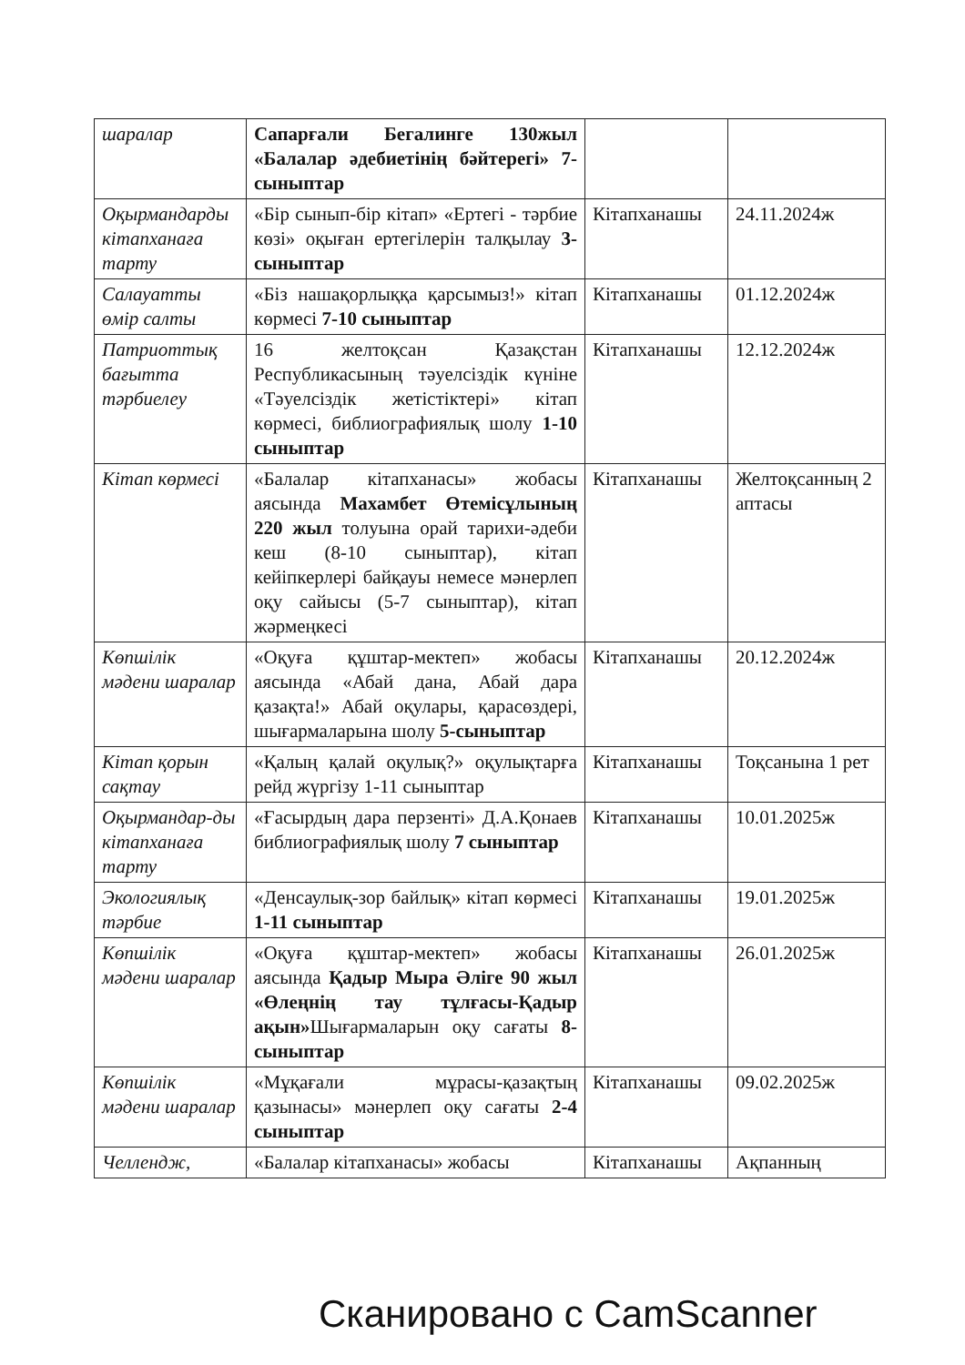| шаралар | Сапарғали Бегалинге 130жыл «Балалар әдебиетінің бәйтерегі» 7-сыныптар | | |
| Оқырмандарды кітапханаға тарту | «Бір сынып-бір кітап» «Ертегі - тәрбие көзі» оқыған ертегілерін талқылау 3-сыныптар | Кітапханашы | 24.11.2024ж |
| Салауатты өмір салты | «Біз нашақорлыққа қарсымыз!» кітап көрмесі 7-10 сыныптар | Кітапханашы | 01.12.2024ж |
| Патриоттық бағытта тәрбиелеу | 16 желтоқсан Қазақстан Республикасының тәуелсіздік күніне «Тәуелсіздік жетістіктері» кітап көрмесі, библиографиялық шолу 1-10 сыныптар | Кітапханашы | 12.12.2024ж |
| Кітап көрмесі | «Балалар кітапханасы» жобасы аясында Махамбет Өтемісұлының 220 жыл толуына орай тарихи-әдеби кеш (8-10 сыныптар), кітап кейіпкерлері байқауы немесе мәнерлеп оқу сайысы (5-7 сыныптар), кітап жәрмеңкесі | Кітапханашы | Желтоқсанның 2 аптасы |
| Көпшілік мәдени шаралар | «Оқуға құштар-мектеп» жобасы аясында «Абай дана, Абай дара қазақта!» Абай оқулары, қарасөздері, шығармаларына шолу 5-сыныптар | Кітапханашы | 20.12.2024ж |
| Кітап қорын сақтау | «Қалың қалай оқулық?» оқулықтарға рейд жүргізу 1-11 сыныптар | Кітапханашы | Тоқсанына 1 рет |
| Оқырмандар-ды кітапханаға тарту | «Ғасырдың дара перзенті» Д.А.Қонаев библиографиялық шолу 7 сыныптар | Кітапханашы | 10.01.2025ж |
| Экологиялық тәрбие | «Денсаулық-зор байлық» кітап көрмесі 1-11 сыныптар | Кітапханашы | 19.01.2025ж |
| Көпшілік мәдени шаралар | «Оқуға құштар-мектеп» жобасы аясында Қадыр Мыра Әліге 90 жыл «Өлеңнің тау тұлғасы-Қадыр ақын» Шығармаларын оқу сағаты 8- сыныптар | Кітапханашы | 26.01.2025ж |
| Көпшілік мәдени шаралар | «Мұқағали мұрасы-қазақтың қазынасы» мәнерлеп оқу сағаты 2-4 сыныптар | Кітапханашы | 09.02.2025ж |
| Челлендж, | «Балалар кітапханасы» жобасы | Кітапханашы | Ақпанның |
Сканировано с CamScanner